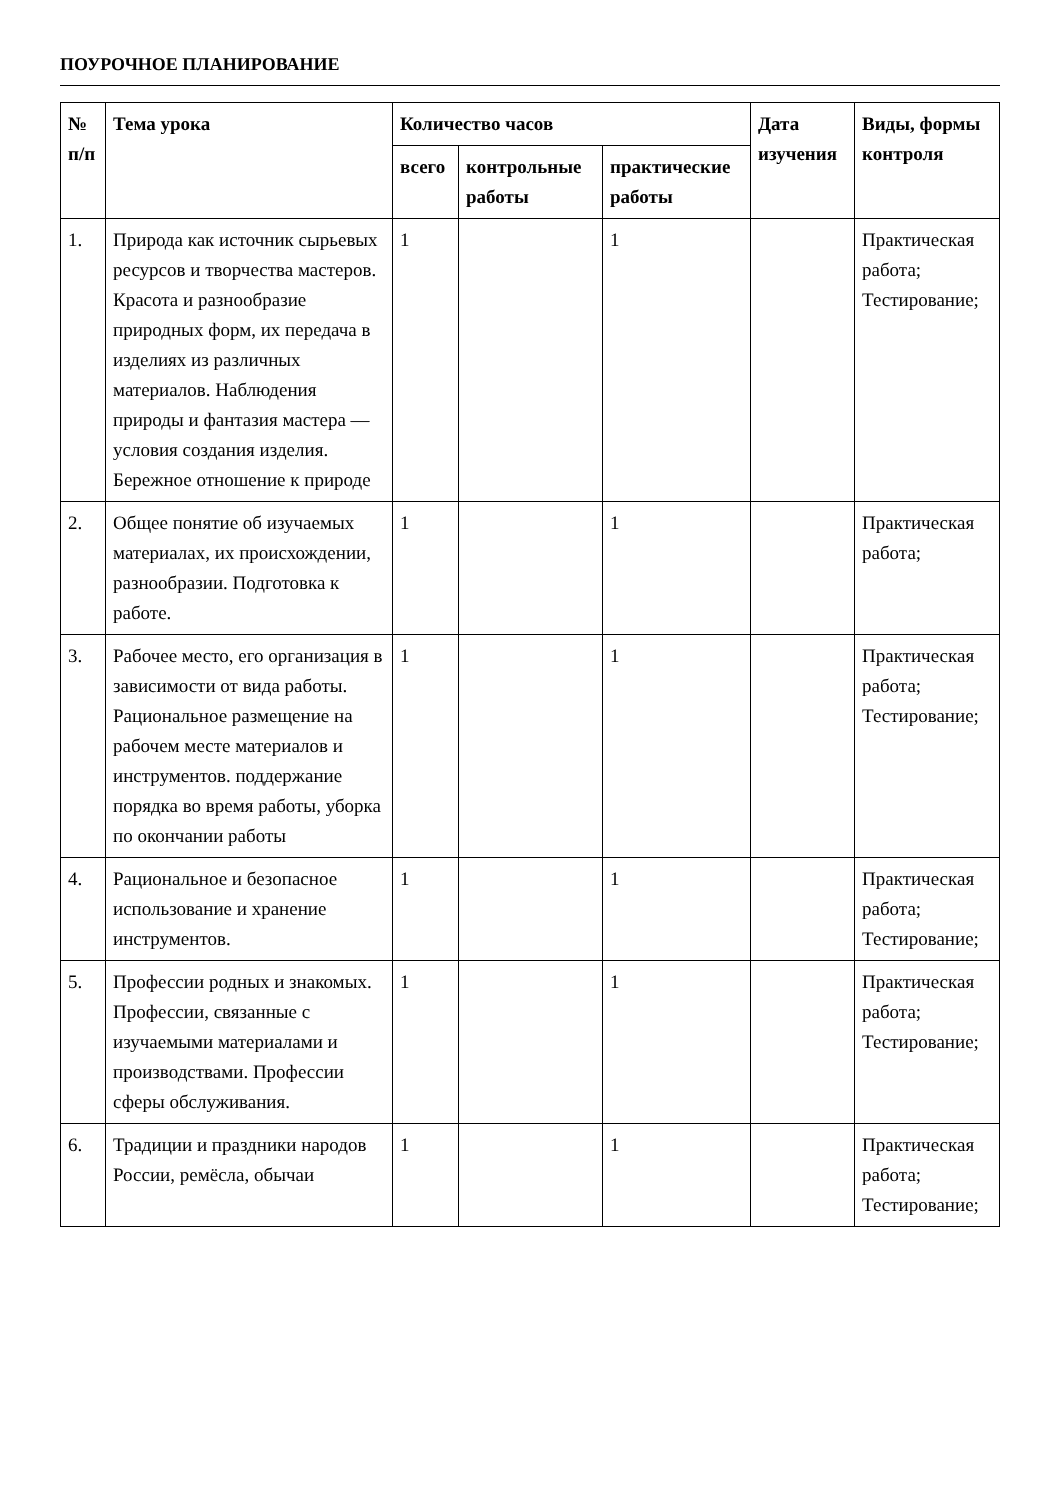ПОУРОЧНОЕ ПЛАНИРОВАНИЕ
| № п/п | Тема урока | Количество часов | | | Дата изучения | Виды, формы контроля |
| --- | --- | --- | --- | --- | --- | --- |
| | | всего | контрольные работы | практические работы | | |
| 1. | Природа как источник сырьевых ресурсов и творчества мастеров. Красота и разнообразие природных форм, их передача в изделиях из различных материалов. Наблюдения природы и фантазия мастера — условия создания изделия. Бережное отношение к природе | 1 | | 1 | | Практическая работа; Тестирование; |
| 2. | Общее понятие об изучаемых материалах, их происхождении, разнообразии. Подготовка к работе. | 1 | | 1 | | Практическая работа; |
| 3. | Рабочее место, его организация в зависимости от вида работы. Рациональное размещение на рабочем месте материалов и инструментов. поддержание порядка во время работы, уборка по окончании работы | 1 | | 1 | | Практическая работа; Тестирование; |
| 4. | Рациональное и безопасное использование и хранение инструментов. | 1 | | 1 | | Практическая работа; Тестирование; |
| 5. | Профессии родных и знакомых. Профессии, связанные с изучаемыми материалами и производствами. Профессии сферы обслуживания. | 1 | | 1 | | Практическая работа; Тестирование; |
| 6. | Традиции и праздники народов России, ремёсла, обычаи | 1 | | 1 | | Практическая работа; Тестирование; |